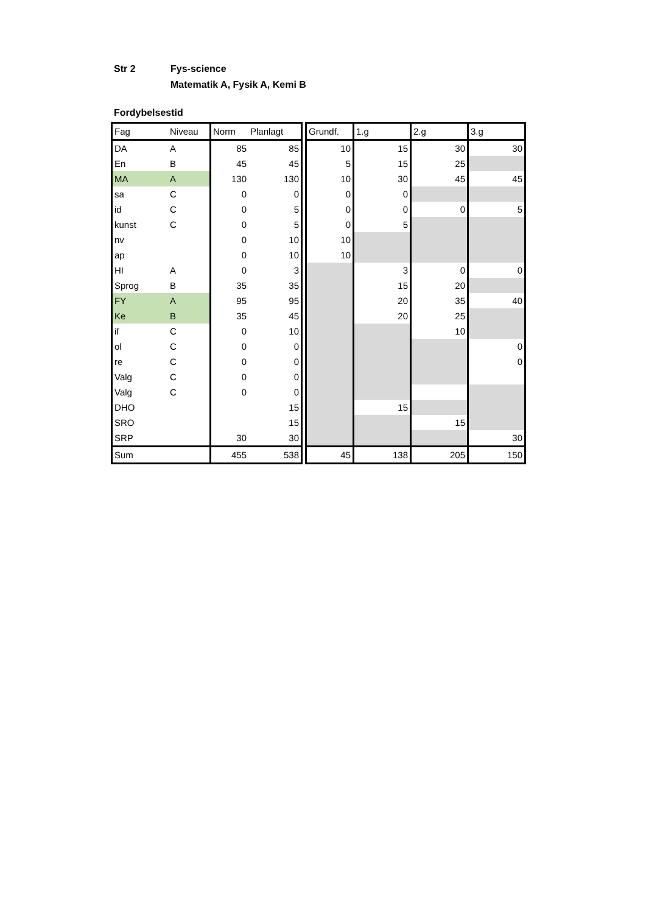Str 2 Fys-science
Matematik A, Fysik A, Kemi B
Fordybelsestid
| Fag | Niveau | Norm | Planlagt | | Grundf. | 1.g | 2.g | 3.g |
| DA | A | 85 | 85 | | 10 | 15 | 30 | 30 |
| En | B | 45 | 45 | | 5 | 15 | 25 | |
| MA | A | 130 | 130 | | 10 | 30 | 45 | 45 |
| sa | C | 0 | 0 | | 0 | 0 | | |
| id | C | 0 | 5 | | 0 | 0 | 0 | 5 |
| kunst | C | 0 | 5 | | 0 | 5 | | |
| nv | | 0 | 10 | | 10 | | | |
| ap | | 0 | 10 | | 10 | | | |
| HI | A | 0 | 3 | | | 3 | 0 | 0 |
| Sprog | B | 35 | 35 | | | 15 | 20 | |
| FY | A | 95 | 95 | | | 20 | 35 | 40 |
| Ke | B | 35 | 45 | | | 20 | 25 | |
| if | C | 0 | 10 | | | | 10 | |
| ol | C | 0 | 0 | | | | | 0 |
| re | C | 0 | 0 | | | | | 0 |
| Valg | C | 0 | 0 | | | | | |
| Valg | C | 0 | 0 | | | | | |
| DHO | | | 15 | | | 15 | | |
| SRO | | | 15 | | | | 15 | |
| SRP | | 30 | 30 | | | | | 30 |
| Sum | | 455 | 538 | | 45 | 138 | 205 | 150 |